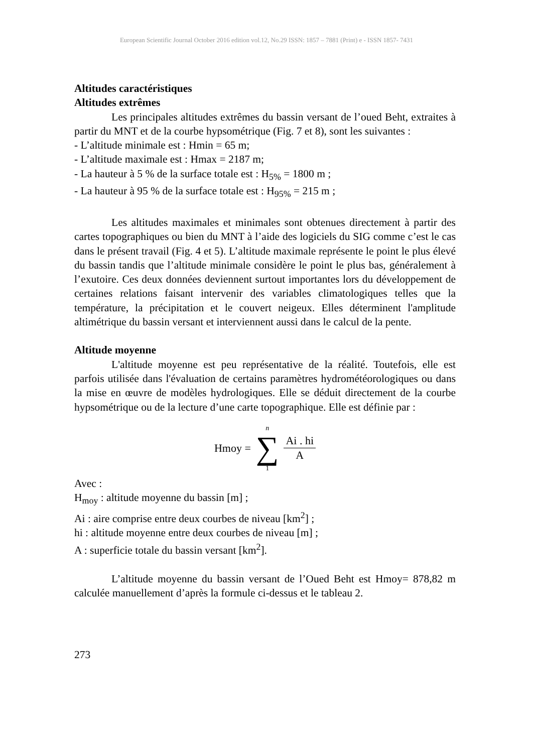European Scientific Journal October 2016 edition vol.12, No.29 ISSN: 1857 – 7881 (Print) e - ISSN 1857- 7431
Altitudes caractéristiques
Altitudes extrêmes
Les principales altitudes extrêmes du bassin versant de l’oued Beht, extraites à partir du MNT et de la courbe hypsométrique (Fig. 7 et 8), sont les suivantes :
- L’altitude minimale est : Hmin = 65 m;
- L’altitude maximale est : Hmax = 2187 m;
- La hauteur à 5 % de la surface totale est : H<sub>5%</sub> = 1800 m ;
- La hauteur à 95 % de la surface totale est : H<sub>95%</sub> = 215 m ;
Les altitudes maximales et minimales sont obtenues directement à partir des cartes topographiques ou bien du MNT à l’aide des logiciels du SIG comme c’est le cas dans le présent travail (Fig. 4 et 5). L’altitude maximale représente le point le plus élevé du bassin tandis que l’altitude minimale considère le point le plus bas, généralement à l’exutoire. Ces deux données deviennent surtout importantes lors du développement de certaines relations faisant intervenir des variables climatologiques telles que la température, la précipitation et le couvert neigeux. Elles déterminent l'amplitude altimétrique du bassin versant et interviennent aussi dans le calcul de la pente.
Altitude moyenne
L'altitude moyenne est peu représentative de la réalité. Toutefois, elle est parfois utilisée dans l'évaluation de certains paramètres hydrométéorologiques ou dans la mise en œuvre de modèles hydrologiques. Elle se déduit directement de la courbe hypsométrique ou de la lecture d’une carte topographique. Elle est définie par :
Hmoy = n ∑ 1 Ai . hi A
Avec :
H<sub>moy</sub> : altitude moyenne du bassin [m] ;
Ai : aire comprise entre deux courbes de niveau [km<sup>2</sup>] ;
hi : altitude moyenne entre deux courbes de niveau [m] ;
A : superficie totale du bassin versant [km<sup>2</sup>].
L’altitude moyenne du bassin versant de l’Oued Beht est Hmoy= 878,82 m calculée manuellement d’après la formule ci-dessus et le tableau 2.
273